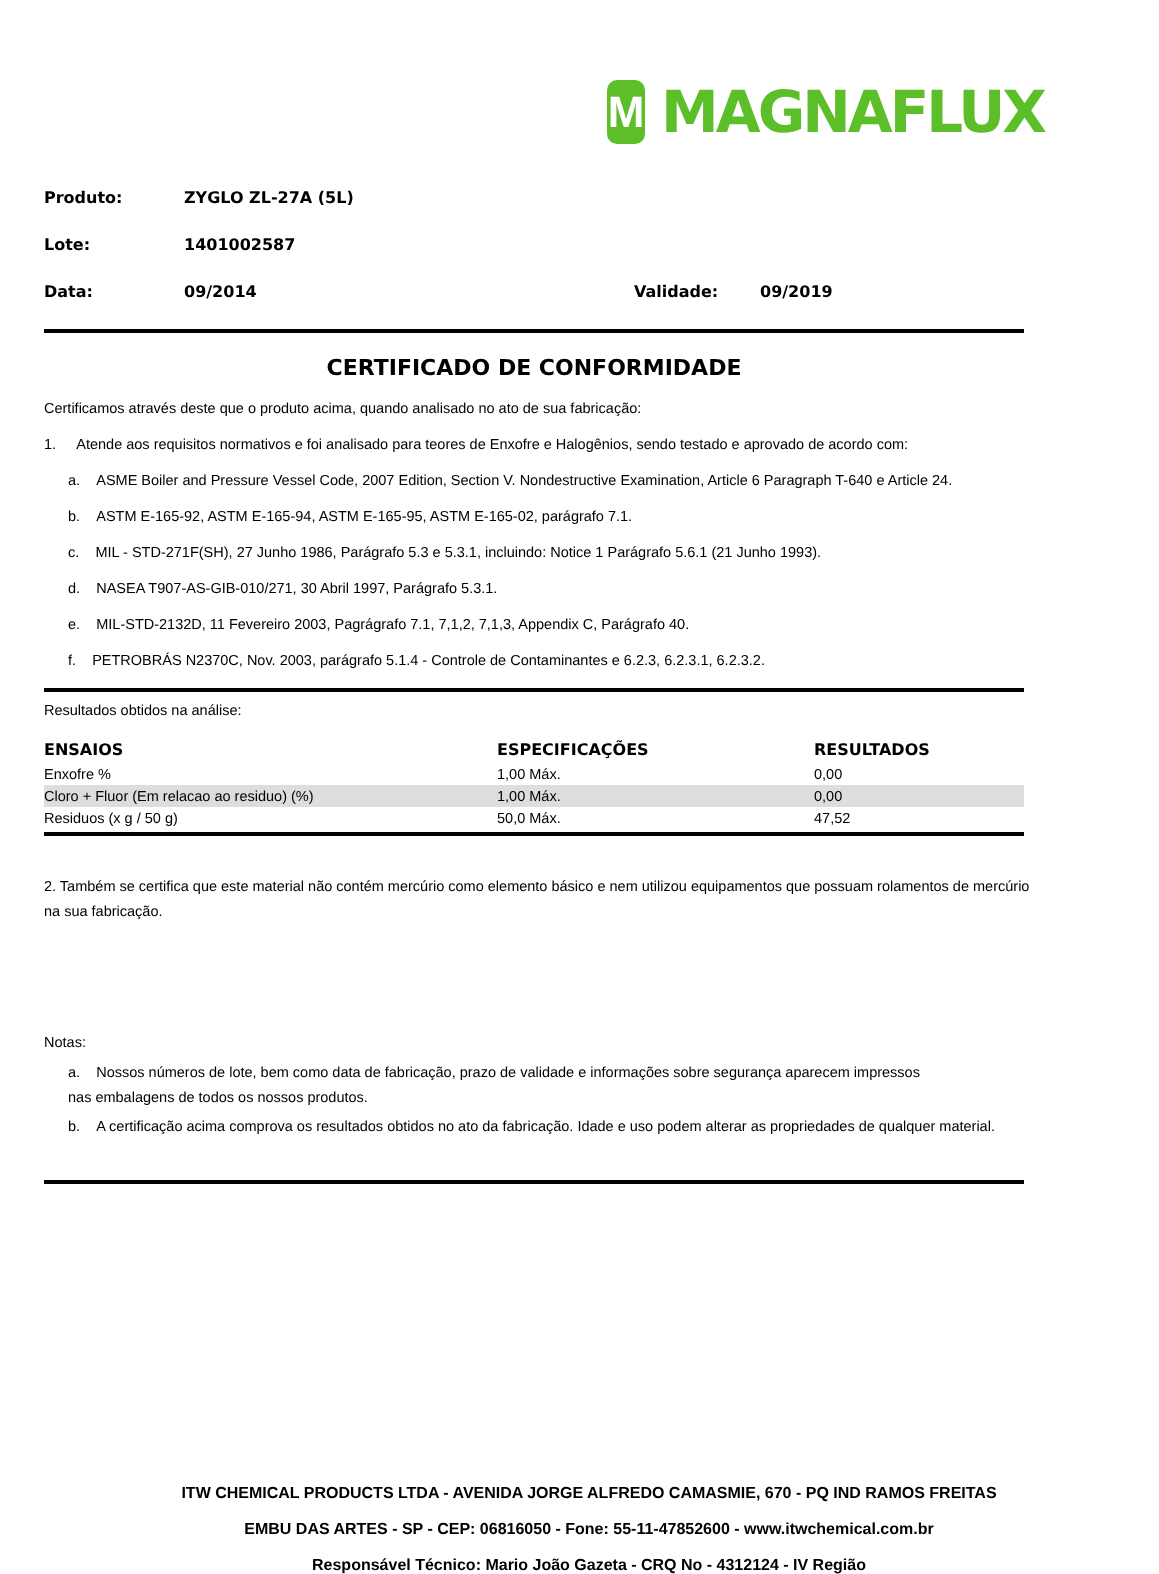M
MAGNAFLUX
Produto: ZYGLO ZL-27A (5L)
Lote: 1401002587
Data: 09/2014 Validade: 09/2019
CERTIFICADO DE CONFORMIDADE
Certificamos através deste que o produto acima, quando analisado no ato de sua fabricação:
1. Atende aos requisitos normativos e foi analisado para teores de Enxofre e Halogênios, sendo testado e aprovado de acordo com:
a. ASME Boiler and Pressure Vessel Code, 2007 Edition, Section V. Nondestructive Examination, Article 6 Paragraph T-640 e Article 24.
b. ASTM E-165-92, ASTM E-165-94, ASTM E-165-95, ASTM E-165-02, parágrafo 7.1.
c. MIL - STD-271F(SH), 27 Junho 1986, Parágrafo 5.3 e 5.3.1, incluindo: Notice 1 Parágrafo 5.6.1 (21 Junho 1993).
d. NASEA T907-AS-GIB-010/271, 30 Abril 1997, Parágrafo 5.3.1.
e. MIL-STD-2132D, 11 Fevereiro 2003, Pagrágrafo 7.1, 7,1,2, 7,1,3, Appendix C, Parágrafo 40.
f. PETROBRÁS N2370C, Nov. 2003, parágrafo 5.1.4 - Controle de Contaminantes e 6.2.3, 6.2.3.1, 6.2.3.2.
Resultados obtidos na análise:
| ENSAIOS | ESPECIFICAÇÕES | RESULTADOS |
| --- | --- | --- |
| Enxofre % | 1,00 Máx. | 0,00 |
| Cloro + Fluor (Em relacao ao residuo) (%) | 1,00 Máx. | 0,00 |
| Residuos (x g / 50 g) | 50,0 Máx. | 47,52 |
2. Também se certifica que este material não contém mercúrio como elemento básico e nem utilizou equipamentos que possuam rolamentos de mercúrio na sua fabricação.
Notas:
a. Nossos números de lote, bem como data de fabricação, prazo de validade e informações sobre segurança aparecem impressos
nas embalagens de todos os nossos produtos.
b. A certificação acima comprova os resultados obtidos no ato da fabricação. Idade e uso podem alterar as propriedades de qualquer material.
ITW CHEMICAL PRODUCTS LTDA - AVENIDA JORGE ALFREDO CAMASMIE, 670 - PQ IND RAMOS FREITAS
EMBU DAS ARTES - SP - CEP: 06816050 - Fone: 55-11-47852600 - www.itwchemical.com.br
Responsável Técnico: Mario João Gazeta - CRQ No - 4312124 - IV Região